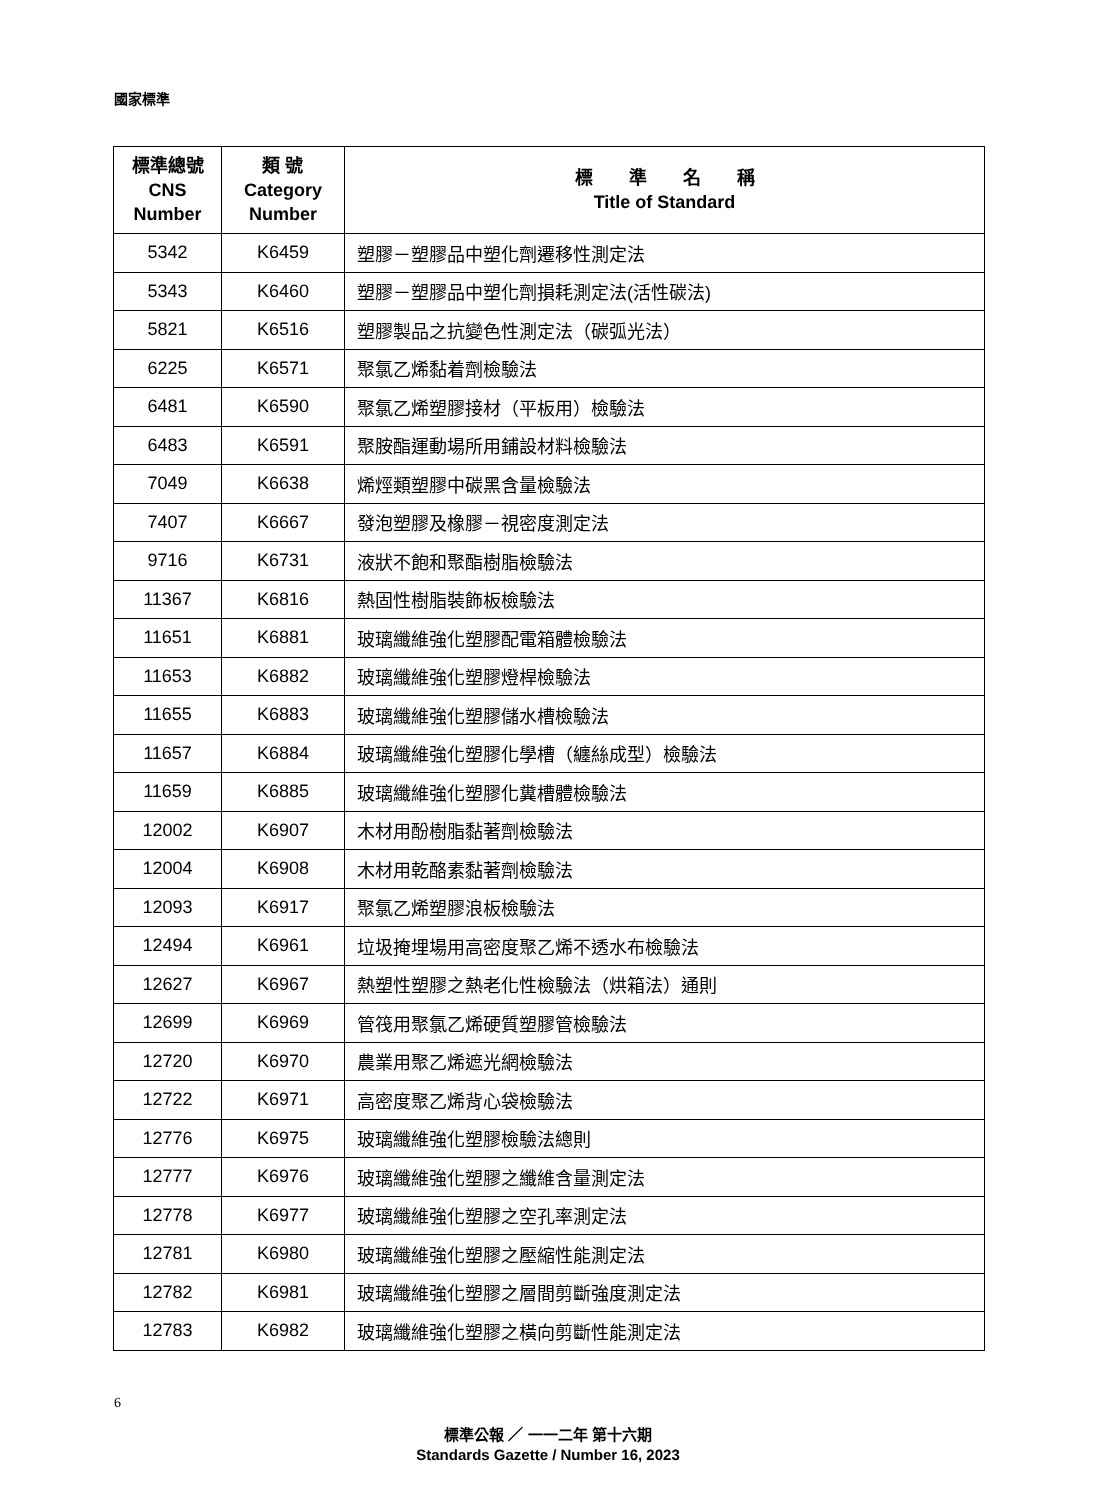國家標準
| 標準總號 CNS Number | 類 號 Category Number | 標 準 名 稱 Title of Standard |
| --- | --- | --- |
| 5342 | K6459 | 塑膠－塑膠品中塑化劑遷移性測定法 |
| 5343 | K6460 | 塑膠－塑膠品中塑化劑損耗測定法(活性碳法) |
| 5821 | K6516 | 塑膠製品之抗變色性測定法（碳弧光法） |
| 6225 | K6571 | 聚氯乙烯黏着劑檢驗法 |
| 6481 | K6590 | 聚氯乙烯塑膠接材（平板用）檢驗法 |
| 6483 | K6591 | 聚胺酯運動場所用鋪設材料檢驗法 |
| 7049 | K6638 | 烯烴類塑膠中碳黑含量檢驗法 |
| 7407 | K6667 | 發泡塑膠及橡膠－視密度測定法 |
| 9716 | K6731 | 液狀不飽和聚酯樹脂檢驗法 |
| 11367 | K6816 | 熱固性樹脂裝飾板檢驗法 |
| 11651 | K6881 | 玻璃纖維強化塑膠配電箱體檢驗法 |
| 11653 | K6882 | 玻璃纖維強化塑膠燈桿檢驗法 |
| 11655 | K6883 | 玻璃纖維強化塑膠儲水槽檢驗法 |
| 11657 | K6884 | 玻璃纖維強化塑膠化學槽（纏絲成型）檢驗法 |
| 11659 | K6885 | 玻璃纖維強化塑膠化糞槽體檢驗法 |
| 12002 | K6907 | 木材用酚樹脂黏著劑檢驗法 |
| 12004 | K6908 | 木材用乾酪素黏著劑檢驗法 |
| 12093 | K6917 | 聚氯乙烯塑膠浪板檢驗法 |
| 12494 | K6961 | 垃圾掩埋場用高密度聚乙烯不透水布檢驗法 |
| 12627 | K6967 | 熱塑性塑膠之熱老化性檢驗法（烘箱法）通則 |
| 12699 | K6969 | 管筏用聚氯乙烯硬質塑膠管檢驗法 |
| 12720 | K6970 | 農業用聚乙烯遮光網檢驗法 |
| 12722 | K6971 | 高密度聚乙烯背心袋檢驗法 |
| 12776 | K6975 | 玻璃纖維強化塑膠檢驗法總則 |
| 12777 | K6976 | 玻璃纖維強化塑膠之纖維含量測定法 |
| 12778 | K6977 | 玻璃纖維強化塑膠之空孔率測定法 |
| 12781 | K6980 | 玻璃纖維強化塑膠之壓縮性能測定法 |
| 12782 | K6981 | 玻璃纖維強化塑膠之層間剪斷強度測定法 |
| 12783 | K6982 | 玻璃纖維強化塑膠之橫向剪斷性能測定法 |
6
標準公報 ／ 一一二年 第十六期
Standards Gazette / Number 16, 2023